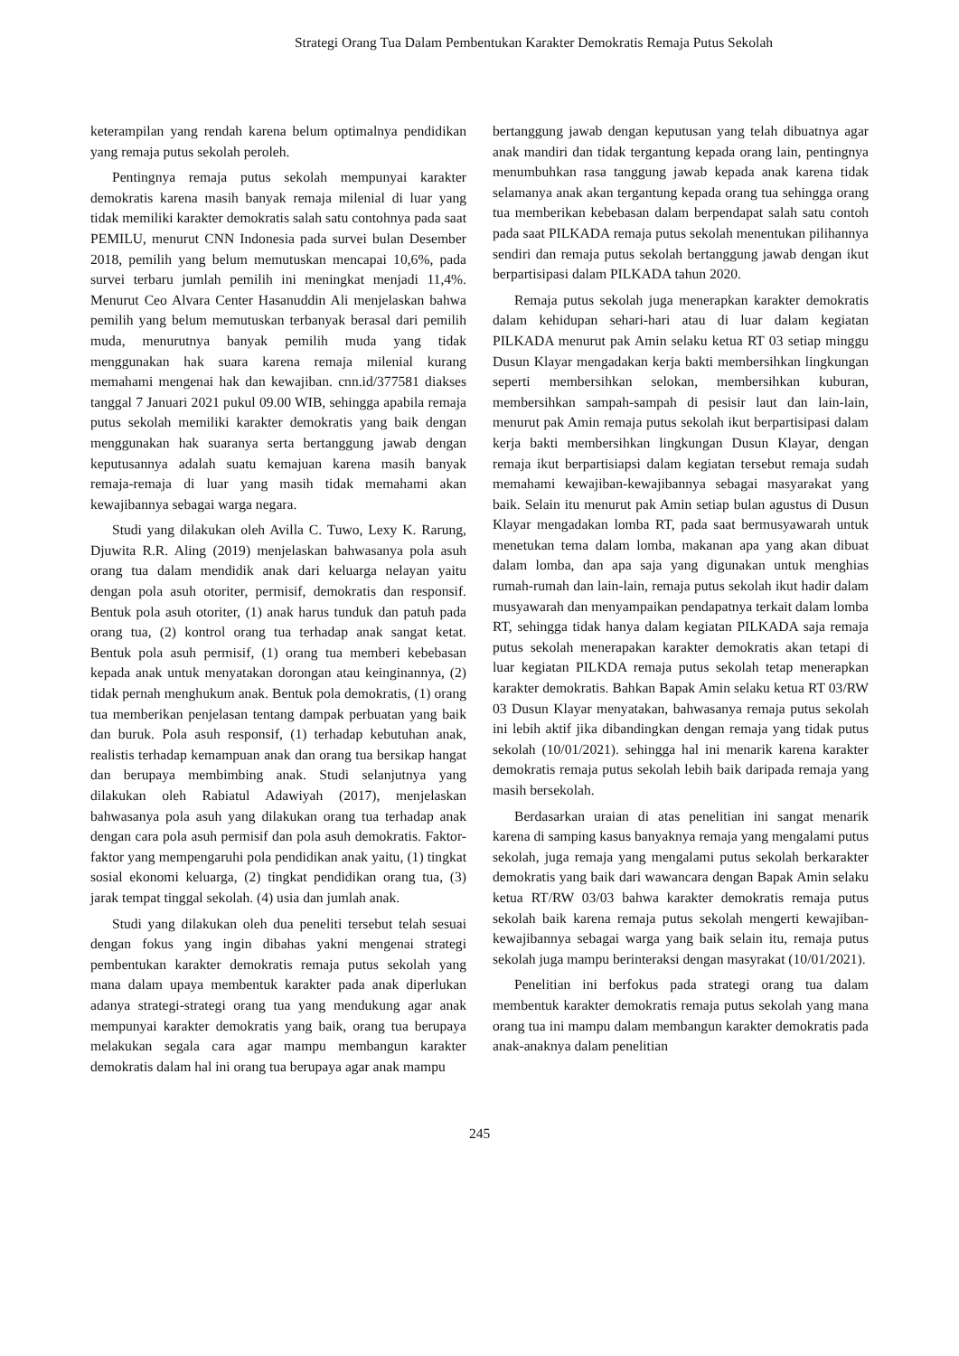Strategi Orang Tua Dalam Pembentukan Karakter Demokratis Remaja Putus Sekolah
keterampilan yang rendah karena belum optimalnya pendidikan yang remaja putus sekolah peroleh.
Pentingnya remaja putus sekolah mempunyai karakter demokratis karena masih banyak remaja milenial di luar yang tidak memiliki karakter demokratis salah satu contohnya pada saat PEMILU, menurut CNN Indonesia pada survei bulan Desember 2018, pemilih yang belum memutuskan mencapai 10,6%, pada survei terbaru jumlah pemilih ini meningkat menjadi 11,4%. Menurut Ceo Alvara Center Hasanuddin Ali menjelaskan bahwa pemilih yang belum memutuskan terbanyak berasal dari pemilih muda, menurutnya banyak pemilih muda yang tidak menggunakan hak suara karena remaja milenial kurang memahami mengenai hak dan kewajiban. cnn.id/377581 diakses tanggal 7 Januari 2021 pukul 09.00 WIB, sehingga apabila remaja putus sekolah memiliki karakter demokratis yang baik dengan menggunakan hak suaranya serta bertanggung jawab dengan keputusannya adalah suatu kemajuan karena masih banyak remaja-remaja di luar yang masih tidak memahami akan kewajibannya sebagai warga negara.
Studi yang dilakukan oleh Avilla C. Tuwo, Lexy K. Rarung, Djuwita R.R. Aling (2019) menjelaskan bahwasanya pola asuh orang tua dalam mendidik anak dari keluarga nelayan yaitu dengan pola asuh otoriter, permisif, demokratis dan responsif. Bentuk pola asuh otoriter, (1) anak harus tunduk dan patuh pada orang tua, (2) kontrol orang tua terhadap anak sangat ketat. Bentuk pola asuh permisif, (1) orang tua memberi kebebasan kepada anak untuk menyatakan dorongan atau keinginannya, (2) tidak pernah menghukum anak. Bentuk pola demokratis, (1) orang tua memberikan penjelasan tentang dampak perbuatan yang baik dan buruk. Pola asuh responsif, (1) terhadap kebutuhan anak, realistis terhadap kemampuan anak dan orang tua bersikap hangat dan berupaya membimbing anak. Studi selanjutnya yang dilakukan oleh Rabiatul Adawiyah (2017), menjelaskan bahwasanya pola asuh yang dilakukan orang tua terhadap anak dengan cara pola asuh permisif dan pola asuh demokratis. Faktor-faktor yang mempengaruhi pola pendidikan anak yaitu, (1) tingkat sosial ekonomi keluarga, (2) tingkat pendidikan orang tua, (3) jarak tempat tinggal sekolah. (4) usia dan jumlah anak.
Studi yang dilakukan oleh dua peneliti tersebut telah sesuai dengan fokus yang ingin dibahas yakni mengenai strategi pembentukan karakter demokratis remaja putus sekolah yang mana dalam upaya membentuk karakter pada anak diperlukan adanya strategi-strategi orang tua yang mendukung agar anak mempunyai karakter demokratis yang baik, orang tua berupaya melakukan segala cara agar mampu membangun karakter demokratis dalam hal ini orang tua berupaya agar anak mampu
bertanggung jawab dengan keputusan yang telah dibuatnya agar anak mandiri dan tidak tergantung kepada orang lain, pentingnya menumbuhkan rasa tanggung jawab kepada anak karena tidak selamanya anak akan tergantung kepada orang tua sehingga orang tua memberikan kebebasan dalam berpendapat salah satu contoh pada saat PILKADA remaja putus sekolah menentukan pilihannya sendiri dan remaja putus sekolah bertanggung jawab dengan ikut berpartisipasi dalam PILKADA tahun 2020.
Remaja putus sekolah juga menerapkan karakter demokratis dalam kehidupan sehari-hari atau di luar dalam kegiatan PILKADA menurut pak Amin selaku ketua RT 03 setiap minggu Dusun Klayar mengadakan kerja bakti membersihkan lingkungan seperti membersihkan selokan, membersihkan kuburan, membersihkan sampah-sampah di pesisir laut dan lain-lain, menurut pak Amin remaja putus sekolah ikut berpartisipasi dalam kerja bakti membersihkan lingkungan Dusun Klayar, dengan remaja ikut berpartisiapsi dalam kegiatan tersebut remaja sudah memahami kewajiban-kewajibannya sebagai masyarakat yang baik. Selain itu menurut pak Amin setiap bulan agustus di Dusun Klayar mengadakan lomba RT, pada saat bermusyawarah untuk menetukan tema dalam lomba, makanan apa yang akan dibuat dalam lomba, dan apa saja yang digunakan untuk menghias rumah-rumah dan lain-lain, remaja putus sekolah ikut hadir dalam musyawarah dan menyampaikan pendapatnya terkait dalam lomba RT, sehingga tidak hanya dalam kegiatan PILKADA saja remaja putus sekolah menerapakan karakter demokratis akan tetapi di luar kegiatan PILKDA remaja putus sekolah tetap menerapkan karakter demokratis. Bahkan Bapak Amin selaku ketua RT 03/RW 03 Dusun Klayar menyatakan, bahwasanya remaja putus sekolah ini lebih aktif jika dibandingkan dengan remaja yang tidak putus sekolah (10/01/2021). sehingga hal ini menarik karena karakter demokratis remaja putus sekolah lebih baik daripada remaja yang masih bersekolah.
Berdasarkan uraian di atas penelitian ini sangat menarik karena di samping kasus banyaknya remaja yang mengalami putus sekolah, juga remaja yang mengalami putus sekolah berkarakter demokratis yang baik dari wawancara dengan Bapak Amin selaku ketua RT/RW 03/03 bahwa karakter demokratis remaja putus sekolah baik karena remaja putus sekolah mengerti kewajiban-kewajibannya sebagai warga yang baik selain itu, remaja putus sekolah juga mampu berinteraksi dengan masyrakat (10/01/2021).
Penelitian ini berfokus pada strategi orang tua dalam membentuk karakter demokratis remaja putus sekolah yang mana orang tua ini mampu dalam membangun karakter demokratis pada anak-anaknya dalam penelitian
245